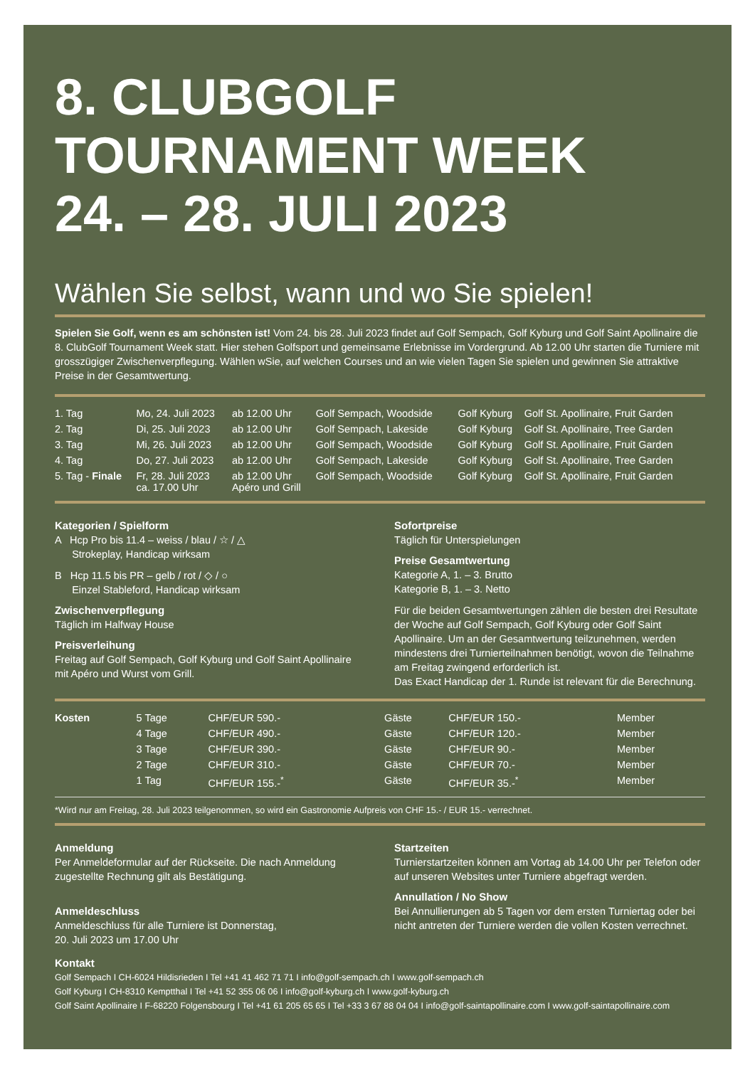8. CLUBGOLF
TOURNAMENT WEEK
24. – 28. JULI 2023
Wählen Sie selbst, wann und wo Sie spielen!
Spielen Sie Golf, wenn es am schönsten ist! Vom 24. bis 28. Juli 2023 findet auf Golf Sempach, Golf Kyburg und Golf Saint Apollinaire die 8. ClubGolf Tournament Week statt. Hier stehen Golfsport und gemeinsame Erlebnisse im Vordergrund. Ab 12.00 Uhr starten die Turniere mit grosszügiger Zwischenverpflegung. Wählen wSie, auf welchen Courses und an wie vielen Tagen Sie spielen und gewinnen Sie attraktive Preise in der Gesamtwertung.
| 1. Tag | Mo, 24. Juli 2023 | ab 12.00 Uhr | Golf Sempach, Woodside | Golf Kyburg | Golf St. Apollinaire, Fruit Garden |
| 2. Tag | Di, 25. Juli 2023 | ab 12.00 Uhr | Golf Sempach, Lakeside | Golf Kyburg | Golf St. Apollinaire, Tree Garden |
| 3. Tag | Mi, 26. Juli 2023 | ab 12.00 Uhr | Golf Sempach, Woodside | Golf Kyburg | Golf St. Apollinaire, Fruit Garden |
| 4. Tag | Do, 27. Juli 2023 | ab 12.00 Uhr | Golf Sempach, Lakeside | Golf Kyburg | Golf St. Apollinaire, Tree Garden |
| 5. Tag - Finale | Fr, 28. Juli 2023 ca. 17.00 Uhr | ab 12.00 Uhr Apéro und Grill | Golf Sempach, Woodside | Golf Kyburg | Golf St. Apollinaire, Fruit Garden |
Kategorien / Spielform
A Hcp Pro bis 11.4 – weiss / blau / ☆ / △
Strokeplay, Handicap wirksam
B Hcp 11.5 bis PR – gelb / rot / ◇ / ○
Einzel Stableford, Handicap wirksam
Zwischenverpflegung
Täglich im Halfway House
Preisverleihung
Freitag auf Golf Sempach, Golf Kyburg und Golf Saint Apollinaire mit Apéro und Wurst vom Grill.
Sofortpreise
Täglich für Unterspielungen
Preise Gesamtwertung
Kategorie A, 1. – 3. Brutto
Kategorie B, 1. – 3. Netto
Für die beiden Gesamtwertungen zählen die besten drei Resultate der Woche auf Golf Sempach, Golf Kyburg oder Golf Saint Apollinaire. Um an der Gesamtwertung teilzunehmen, werden mindestens drei Turnierteilnahmen benötigt, wovon die Teilnahme am Freitag zwingend erforderlich ist.
Das Exact Handicap der 1. Runde ist relevant für die Berechnung.
| Kosten | 5 Tage | CHF/EUR 590.- | Gäste | CHF/EUR 150.- | Member |
| | 4 Tage | CHF/EUR 490.- | Gäste | CHF/EUR 120.- | Member |
| | 3 Tage | CHF/EUR 390.- | Gäste | CHF/EUR 90.- | Member |
| | 2 Tage | CHF/EUR 310.- | Gäste | CHF/EUR 70.- | Member |
| | 1 Tag | CHF/EUR 155.-<sup>*</sup> | Gäste | CHF/EUR 35.-<sup>*</sup> | Member |
*Wird nur am Freitag, 28. Juli 2023 teilgenommen, so wird ein Gastronomie Aufpreis von CHF 15.- / EUR 15.- verrechnet.
Anmeldung
Per Anmeldeformular auf der Rückseite. Die nach Anmeldung zugestellte Rechnung gilt als Bestätigung.
Anmeldeschluss
Anmeldeschluss für alle Turniere ist Donnerstag,
20. Juli 2023 um 17.00 Uhr
Startzeiten
Turnierstartzeiten können am Vortag ab 14.00 Uhr per Telefon oder auf unseren Websites unter Turniere abgefragt werden.
Annullation / No Show
Bei Annullierungen ab 5 Tagen vor dem ersten Turniertag oder bei nicht antreten der Turniere werden die vollen Kosten verrechnet.
Kontakt
Golf Sempach I CH-6024 Hildisrieden I Tel +41 41 462 71 71 I info@golf-sempach.ch I www.golf-sempach.ch
Golf Kyburg I CH-8310 Kemptthal I Tel +41 52 355 06 06 I info@golf-kyburg.ch I www.golf-kyburg.ch
Golf Saint Apollinaire I F-68220 Folgensbourg I Tel +41 61 205 65 65 I Tel +33 3 67 88 04 04 I info@golf-saintapollinaire.com I www.golf-saintapollinaire.com